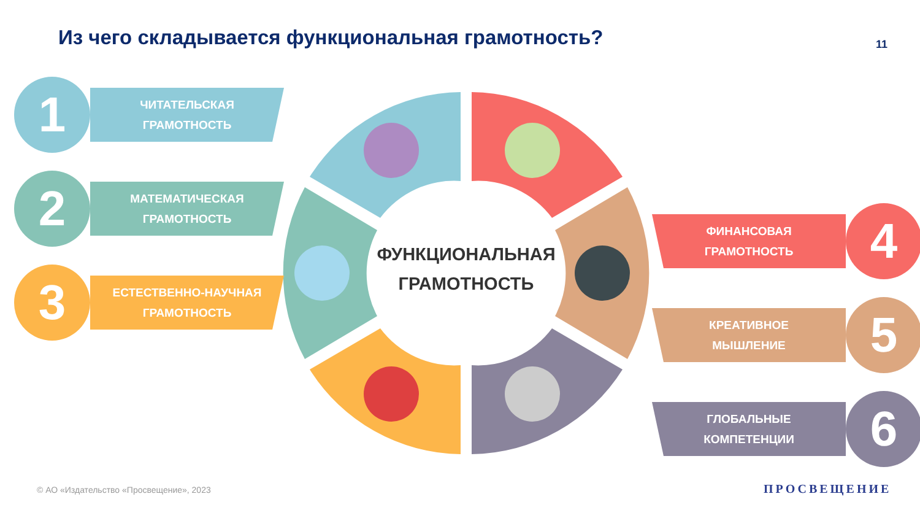Из чего складывается функциональная грамотность?
11
ФУНКЦИОНАЛЬНАЯ
ГРАМОТНОСТЬ
1
ЧИТАТЕЛЬСКАЯ
ГРАМОТНОСТЬ
2
МАТЕМАТИЧЕСКАЯ
ГРАМОТНОСТЬ
3
ЕСТЕСТВЕННО-НАУЧНАЯ
ГРАМОТНОСТЬ
ФИНАНСОВАЯ
ГРАМОТНОСТЬ
4
КРЕАТИВНОЕ
МЫШЛЕНИЕ
5
ГЛОБАЛЬНЫЕ
КОМПЕТЕНЦИИ
6
© АО «Издательство «Просвещение», 2023
ПРОСВЕЩЕНИЕ